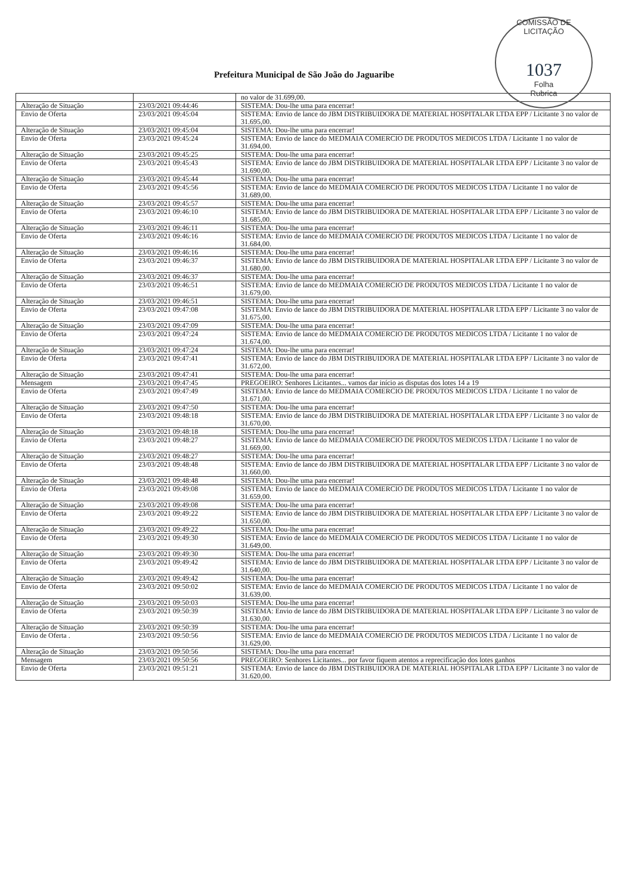COMISSÃO DE LICITAÇÃO
1037
Folha
Rubrica
Prefeitura Municipal de São João do Jaguaribe
| | | no valor de 31.699,00. |
| Alteração de Situação | 23/03/2021 09:44:46 | SISTEMA: Dou-lhe uma para encerrar! |
| Envio de Oferta | 23/03/2021 09:45:04 | SISTEMA: Envio de lance do JBM DISTRIBUIDORA DE MATERIAL HOSPITALAR LTDA EPP / Licitante 3 no valor de 31.695,00. |
| Alteração de Situação | 23/03/2021 09:45:04 | SISTEMA: Dou-lhe uma para encerrar! |
| Envio de Oferta | 23/03/2021 09:45:24 | SISTEMA: Envio de lance do MEDMAIA COMERCIO DE PRODUTOS MEDICOS LTDA / Licitante 1 no valor de 31.694,00. |
| Alteração de Situação | 23/03/2021 09:45:25 | SISTEMA: Dou-lhe uma para encerrar! |
| Envio de Oferta | 23/03/2021 09:45:43 | SISTEMA: Envio de lance do JBM DISTRIBUIDORA DE MATERIAL HOSPITALAR LTDA EPP / Licitante 3 no valor de 31.690,00. |
| Alteração de Situação | 23/03/2021 09:45:44 | SISTEMA: Dou-lhe uma para encerrar! |
| Envio de Oferta | 23/03/2021 09:45:56 | SISTEMA: Envio de lance do MEDMAIA COMERCIO DE PRODUTOS MEDICOS LTDA / Licitante 1 no valor de 31.689,00. |
| Alteração de Situação | 23/03/2021 09:45:57 | SISTEMA: Dou-lhe uma para encerrar! |
| Envio de Oferta | 23/03/2021 09:46:10 | SISTEMA: Envio de lance do JBM DISTRIBUIDORA DE MATERIAL HOSPITALAR LTDA EPP / Licitante 3 no valor de 31.685,00. |
| Alteração de Situação | 23/03/2021 09:46:11 | SISTEMA: Dou-lhe uma para encerrar! |
| Envio de Oferta | 23/03/2021 09:46:16 | SISTEMA: Envio de lance do MEDMAIA COMERCIO DE PRODUTOS MEDICOS LTDA / Licitante 1 no valor de 31.684,00. |
| Alteração de Situação | 23/03/2021 09:46:16 | SISTEMA: Dou-lhe uma para encerrar! |
| Envio de Oferta | 23/03/2021 09:46:37 | SISTEMA: Envio de lance do JBM DISTRIBUIDORA DE MATERIAL HOSPITALAR LTDA EPP / Licitante 3 no valor de 31.680,00. |
| Alteração de Situação | 23/03/2021 09:46:37 | SISTEMA: Dou-lhe uma para encerrar! |
| Envio de Oferta | 23/03/2021 09:46:51 | SISTEMA: Envio de lance do MEDMAIA COMERCIO DE PRODUTOS MEDICOS LTDA / Licitante 1 no valor de 31.679,00. |
| Alteração de Situação | 23/03/2021 09:46:51 | SISTEMA: Dou-lhe uma para encerrar! |
| Envio de Oferta | 23/03/2021 09:47:08 | SISTEMA: Envio de lance do JBM DISTRIBUIDORA DE MATERIAL HOSPITALAR LTDA EPP / Licitante 3 no valor de 31.675,00. |
| Alteração de Situação | 23/03/2021 09:47:09 | SISTEMA: Dou-lhe uma para encerrar! |
| Envio de Oferta | 23/03/2021 09:47:24 | SISTEMA: Envio de lance do MEDMAIA COMERCIO DE PRODUTOS MEDICOS LTDA / Licitante 1 no valor de 31.674,00. |
| Alteração de Situação | 23/03/2021 09:47:24 | SISTEMA: Dou-lhe uma para encerrar! |
| Envio de Oferta | 23/03/2021 09:47:41 | SISTEMA: Envio de lance do JBM DISTRIBUIDORA DE MATERIAL HOSPITALAR LTDA EPP / Licitante 3 no valor de 31.672,00. |
| Alteração de Situação | 23/03/2021 09:47:41 | SISTEMA: Dou-lhe uma para encerrar! |
| Mensagem | 23/03/2021 09:47:45 | PREGOEIRO: Senhores Licitantes... vamos dar início as disputas dos lotes 14 a 19 |
| Envio de Oferta | 23/03/2021 09:47:49 | SISTEMA: Envio de lance do MEDMAIA COMERCIO DE PRODUTOS MEDICOS LTDA / Licitante 1 no valor de 31.671,00. |
| Alteração de Situação | 23/03/2021 09:47:50 | SISTEMA: Dou-lhe uma para encerrar! |
| Envio de Oferta | 23/03/2021 09:48:18 | SISTEMA: Envio de lance do JBM DISTRIBUIDORA DE MATERIAL HOSPITALAR LTDA EPP / Licitante 3 no valor de 31.670,00. |
| Alteração de Situação | 23/03/2021 09:48:18 | SISTEMA: Dou-lhe uma para encerrar! |
| Envio de Oferta | 23/03/2021 09:48:27 | SISTEMA: Envio de lance do MEDMAIA COMERCIO DE PRODUTOS MEDICOS LTDA / Licitante 1 no valor de 31.669,00. |
| Alteração de Situação | 23/03/2021 09:48:27 | SISTEMA: Dou-lhe uma para encerrar! |
| Envio de Oferta | 23/03/2021 09:48:48 | SISTEMA: Envio de lance do JBM DISTRIBUIDORA DE MATERIAL HOSPITALAR LTDA EPP / Licitante 3 no valor de 31.660,00. |
| Alteração de Situação | 23/03/2021 09:48:48 | SISTEMA: Dou-lhe uma para encerrar! |
| Envio de Oferta | 23/03/2021 09:49:08 | SISTEMA: Envio de lance do MEDMAIA COMERCIO DE PRODUTOS MEDICOS LTDA / Licitante 1 no valor de 31.659,00. |
| Alteração de Situação | 23/03/2021 09:49:08 | SISTEMA: Dou-lhe uma para encerrar! |
| Envio de Oferta | 23/03/2021 09:49:22 | SISTEMA: Envio de lance do JBM DISTRIBUIDORA DE MATERIAL HOSPITALAR LTDA EPP / Licitante 3 no valor de 31.650,00. |
| Alteração de Situação | 23/03/2021 09:49:22 | SISTEMA: Dou-lhe uma para encerrar! |
| Envio de Oferta | 23/03/2021 09:49:30 | SISTEMA: Envio de lance do MEDMAIA COMERCIO DE PRODUTOS MEDICOS LTDA / Licitante 1 no valor de 31.649,00. |
| Alteração de Situação | 23/03/2021 09:49:30 | SISTEMA: Dou-lhe uma para encerrar! |
| Envio de Oferta | 23/03/2021 09:49:42 | SISTEMA: Envio de lance do JBM DISTRIBUIDORA DE MATERIAL HOSPITALAR LTDA EPP / Licitante 3 no valor de 31.640,00. |
| Alteração de Situação | 23/03/2021 09:49:42 | SISTEMA: Dou-lhe uma para encerrar! |
| Envio de Oferta | 23/03/2021 09:50:02 | SISTEMA: Envio de lance do MEDMAIA COMERCIO DE PRODUTOS MEDICOS LTDA / Licitante 1 no valor de 31.639,00. |
| Alteração de Situação | 23/03/2021 09:50:03 | SISTEMA: Dou-lhe uma para encerrar! |
| Envio de Oferta | 23/03/2021 09:50:39 | SISTEMA: Envio de lance do JBM DISTRIBUIDORA DE MATERIAL HOSPITALAR LTDA EPP / Licitante 3 no valor de 31.630,00. |
| Alteração de Situação | 23/03/2021 09:50:39 | SISTEMA: Dou-lhe uma para encerrar! |
| Envio de Oferta . | 23/03/2021 09:50:56 | SISTEMA: Envio de lance do MEDMAIA COMERCIO DE PRODUTOS MEDICOS LTDA / Licitante 1 no valor de 31.629,00. |
| Alteração de Situação | 23/03/2021 09:50:56 | SISTEMA: Dou-lhe uma para encerrar! |
| Mensagem | 23/03/2021 09:50:56 | PREGOEIRO: Senhores Licitantes... por favor fiquem atentos a reprecificação dos lotes ganhos |
| Envio de Oferta | 23/03/2021 09:51:21 | SISTEMA: Envio de lance do JBM DISTRIBUIDORA DE MATERIAL HOSPITALAR LTDA EPP / Licitante 3 no valor de 31.620,00. |